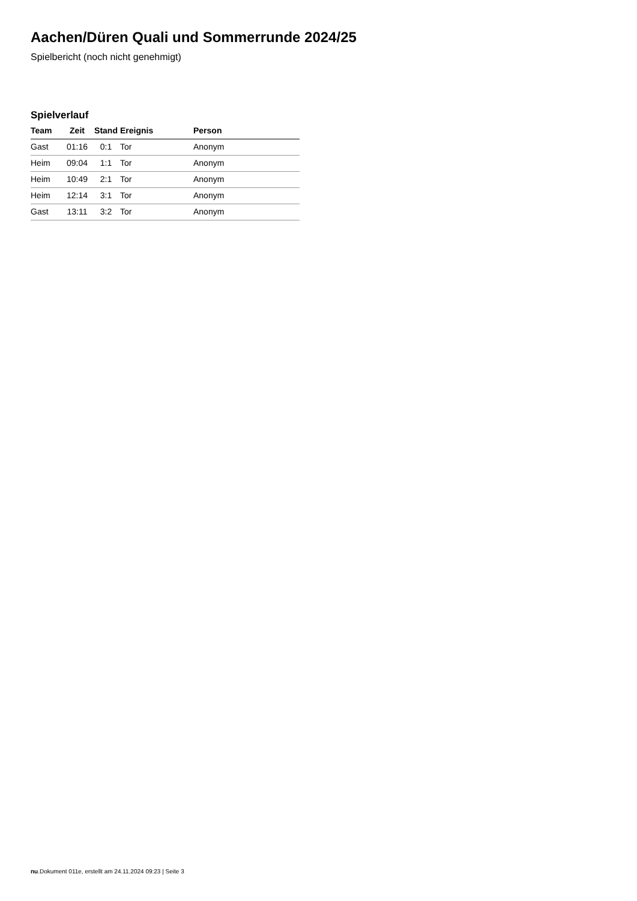Aachen/Düren Quali und Sommerrunde 2024/25
Spielbericht (noch nicht genehmigt)
Spielverlauf
| Team | Zeit | Stand | Ereignis | Person |
| --- | --- | --- | --- | --- |
| Gast | 01:16 | 0:1 | Tor | Anonym |
| Heim | 09:04 | 1:1 | Tor | Anonym |
| Heim | 10:49 | 2:1 | Tor | Anonym |
| Heim | 12:14 | 3:1 | Tor | Anonym |
| Gast | 13:11 | 3:2 | Tor | Anonym |
nu.Dokument 011e, erstellt am 24.11.2024 09:23 | Seite 3